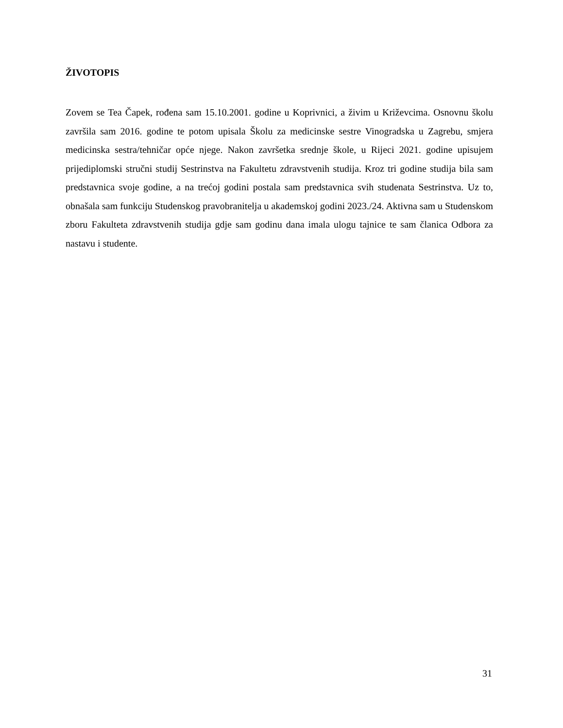ŽIVOTOPIS
Zovem se Tea Čapek, rođena sam 15.10.2001. godine u Koprivnici, a živim u Križevcima. Osnovnu školu završila sam 2016. godine te potom upisala Školu za medicinske sestre Vinogradska u Zagrebu, smjera medicinska sestra/tehničar opće njege. Nakon završetka srednje škole, u Rijeci 2021. godine upisujem prijediplomski stručni studij Sestrinstva na Fakultetu zdravstvenih studija. Kroz tri godine studija bila sam predstavnica svoje godine, a na trećoj godini postala sam predstavnica svih studenata Sestrinstva. Uz to, obnašala sam funkciju Studenskog pravobranitelja u akademskoj godini 2023./24. Aktivna sam u Studenskom zboru Fakulteta zdravstvenih studija gdje sam godinu dana imala ulogu tajnice te sam članica Odbora za nastavu i studente.
31